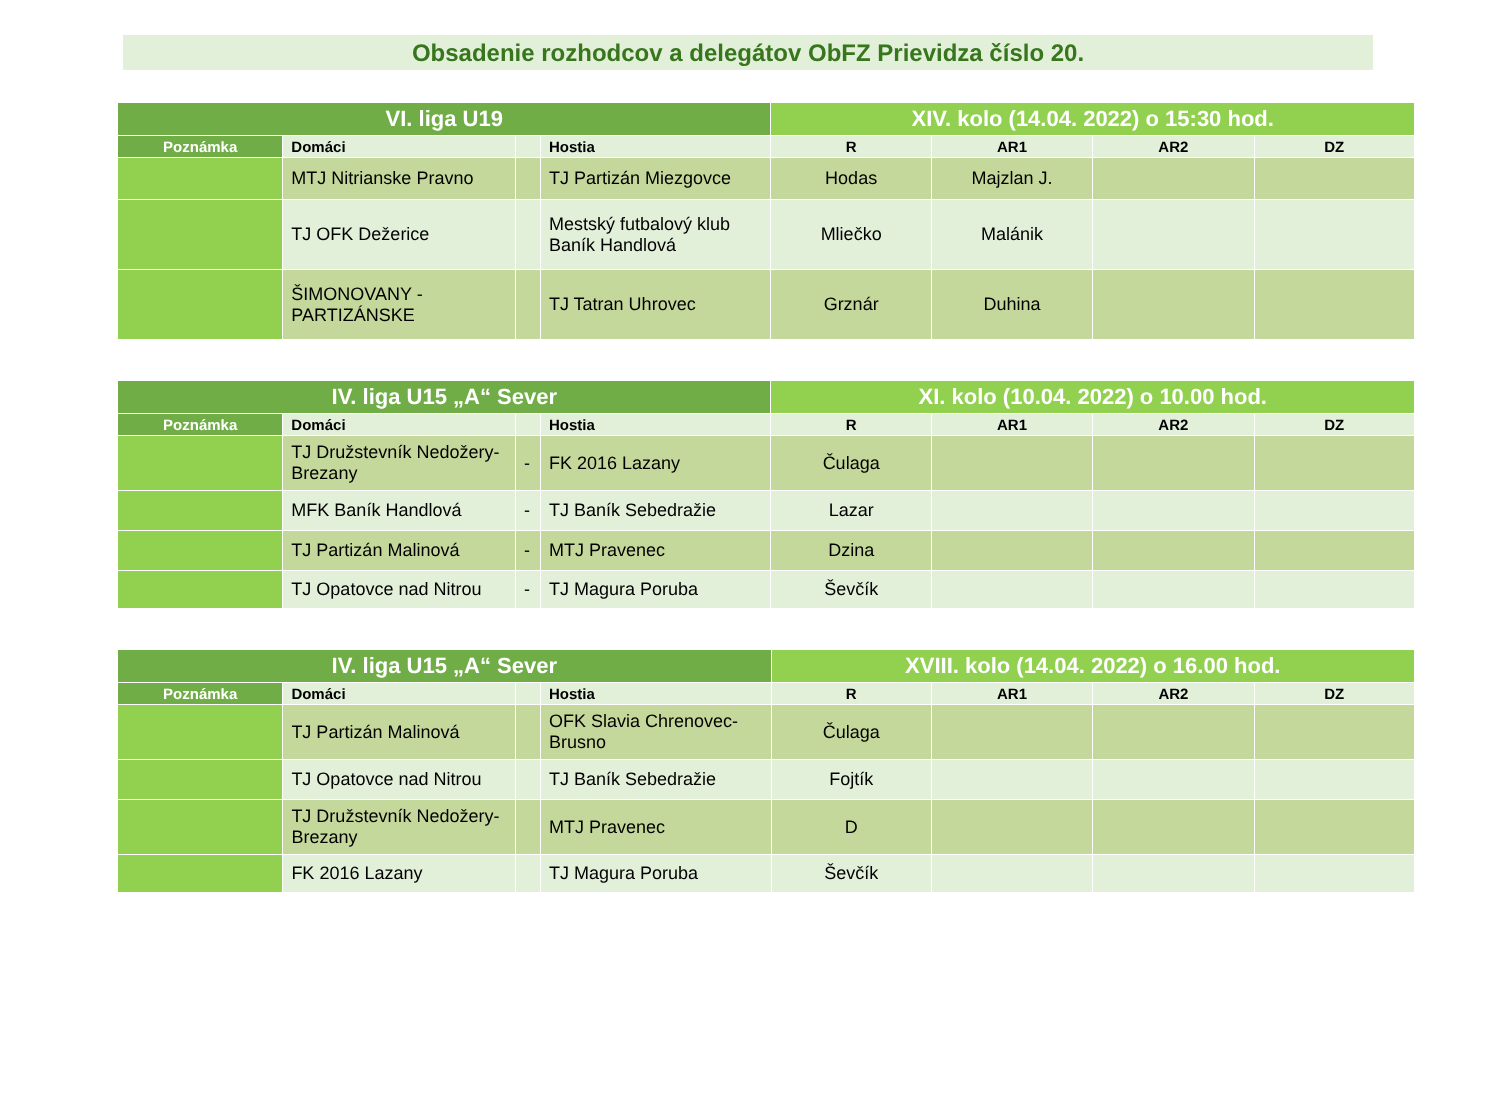Obsadenie rozhodcov a delegátov ObFZ Prievidza číslo 20.
| VI. liga U19 | | | | XIV. kolo (14.04. 2022) o 15:30 hod. | | | |
| --- | --- | --- | --- | --- | --- | --- | --- |
| Poznámka | Domáci | | Hostia | R | AR1 | AR2 | DZ |
| | MTJ Nitrianske Pravno | | TJ Partizán Miezgovce | Hodas | Majzlan J. | | |
| | TJ OFK Dežerice | | Mestský futbalový klub Baník Handlová | Mliečko | Malánik | | |
| | ŠIMONOVANY - PARTIZÁNSKE | | TJ Tatran Uhrovec | Grznár | Duhina | | |
| IV. liga U15 „A“ Sever | | | | XI. kolo (10.04. 2022) o 10.00 hod. | | | |
| --- | --- | --- | --- | --- | --- | --- | --- |
| Poznámka | Domáci | | Hostia | R | AR1 | AR2 | DZ |
| | TJ Družstevník Nedožery-Brezany | - | FK 2016 Lazany | Čulaga | | | |
| | MFK Baník Handlová | - | TJ Baník Sebedražie | Lazar | | | |
| | TJ Partizán Malinová | - | MTJ Pravenec | Dzina | | | |
| | TJ Opatovce nad Nitrou | - | TJ Magura Poruba | Ševčík | | | |
| IV. liga U15 „A“ Sever | | | | XVIII. kolo (14.04. 2022) o 16.00 hod. | | | |
| --- | --- | --- | --- | --- | --- | --- | --- |
| Poznámka | Domáci | | Hostia | R | AR1 | AR2 | DZ |
| | TJ Partizán Malinová | | OFK Slavia Chrenovec-Brusno | Čulaga | | | |
| | TJ Opatovce nad Nitrou | | TJ Baník Sebedražie | Fojtík | | | |
| | TJ Družstevník Nedožery-Brezany | | MTJ Pravenec | D | | | |
| | FK 2016 Lazany | | TJ Magura Poruba | Ševčík | | | |